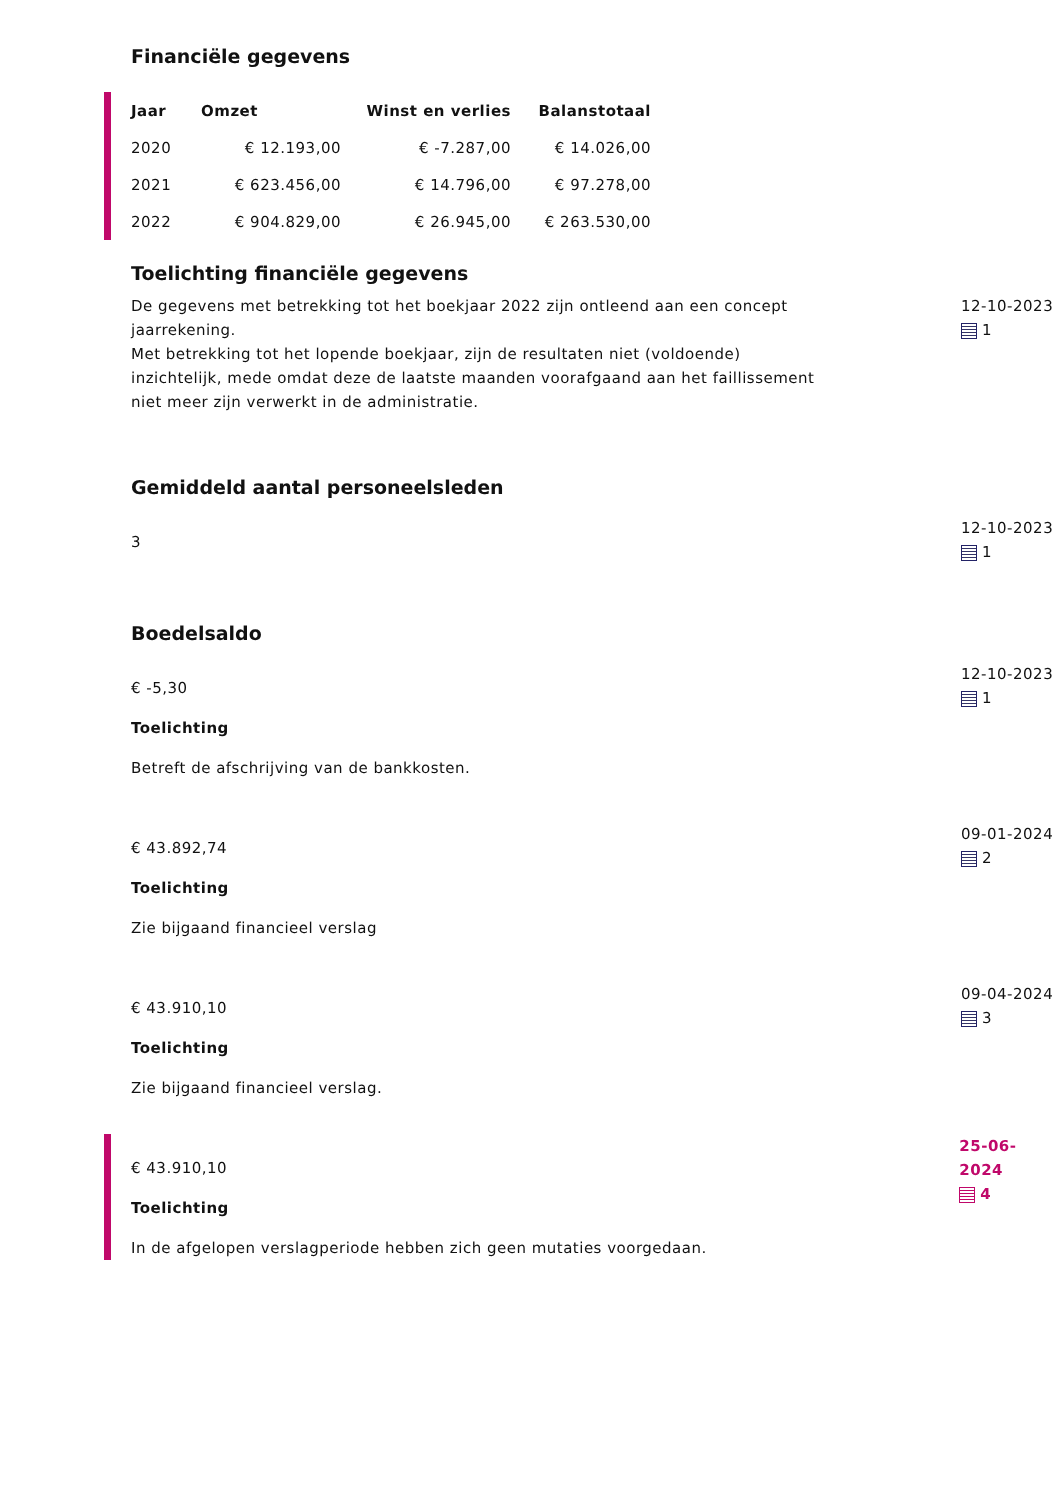Financiële gegevens
| Jaar | Omzet | Winst en verlies | Balanstotaal |
| --- | --- | --- | --- |
| 2020 | € 12.193,00 | € -7.287,00 | € 14.026,00 |
| 2021 | € 623.456,00 | € 14.796,00 | € 97.278,00 |
| 2022 | € 904.829,00 | € 26.945,00 | € 263.530,00 |
Toelichting financiële gegevens
De gegevens met betrekking tot het boekjaar 2022 zijn ontleend aan een concept jaarrekening.
Met betrekking tot het lopende boekjaar, zijn de resultaten niet (voldoende) inzichtelijk, mede omdat deze de laatste maanden voorafgaand aan het faillissement niet meer zijn verwerkt in de administratie.
12-10-2023
1
Gemiddeld aantal personeelsleden
3
12-10-2023
1
Boedelsaldo
€ -5,30
Toelichting
Betreft de afschrijving van de bankkosten.
12-10-2023
1
€ 43.892,74
Toelichting
Zie bijgaand financieel verslag
09-01-2024
2
€ 43.910,10
Toelichting
Zie bijgaand financieel verslag.
09-04-2024
3
€ 43.910,10
Toelichting
In de afgelopen verslagperiode hebben zich geen mutaties voorgedaan.
25-06-2024
4